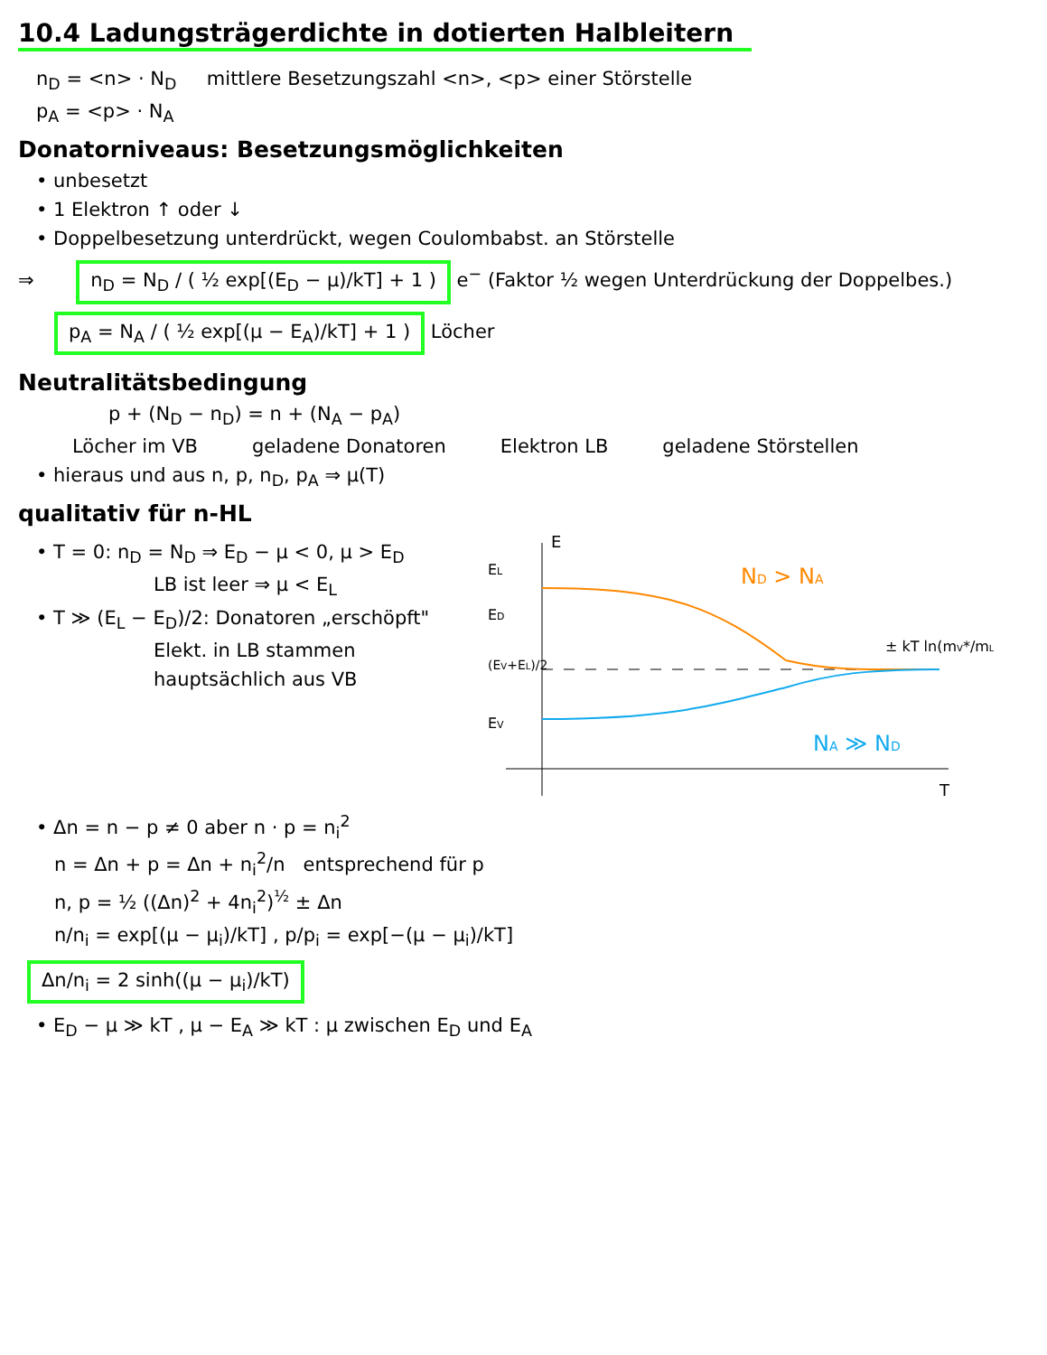10.4 Ladungsträgerdichte in dotierten Halbleitern
n<sub>D</sub> = <n> · N<sub>D</sub> mittlere Besetzungszahl <n>, <p> einer Störstelle
p<sub>A</sub> = <p> · N<sub>A</sub>
Donatorniveaus: Besetzungsmöglichkeiten
• unbesetzt
• 1 Elektron ↑ oder ↓
• Doppelbesetzung unterdrückt, wegen Coulombabst. an Störstelle
⇒ n<sub>D</sub> = N<sub>D</sub> / ( ½ exp[(E<sub>D</sub> − μ)/kT] + 1 ) e<sup>−</sup> (Faktor ½ wegen Unterdrückung der Doppelbes.)
p<sub>A</sub> = N<sub>A</sub> / ( ½ exp[(μ − E<sub>A</sub>)/kT] + 1 ) Löcher
Neutralitätsbedingung
p + (N<sub>D</sub> − n<sub>D</sub>) = n + (N<sub>A</sub> − p<sub>A</sub>)
Löcher im VB geladene Donatoren Elektron LB geladene Störstellen
• hieraus und aus n, p, n<sub>D</sub>, p<sub>A</sub> ⇒ μ(T)
qualitativ für n-HL
• T = 0: n<sub>D</sub> = N<sub>D</sub> ⇒ E<sub>D</sub> − μ < 0, μ > E<sub>D</sub>
LB ist leer ⇒ μ < E<sub>L</sub>
• T ≫ (E<sub>L</sub> − E<sub>D</sub>)/2: Donatoren „erschöpft"
Elekt. in LB stammen
hauptsächlich aus VB
E
T
EL
ED
(EV+EL)/2
EV
ND > NA
NA ≫ ND
± kT ln(mV*/mL*)
• Δn = n − p ≠ 0 aber n · p = n<sub>i</sub><sup>2</sup>
n = Δn + p = Δn + n<sub>i</sub><sup>2</sup>/n entsprechend für p
n, p = ½ ((Δn)<sup>2</sup> + 4n<sub>i</sub><sup>2</sup>)<sup>½</sup> ± Δn
n/n<sub>i</sub> = exp[(μ − μ<sub>i</sub>)/kT] , p/p<sub>i</sub> = exp[−(μ − μ<sub>i</sub>)/kT]
Δn/n<sub>i</sub> = 2 sinh((μ − μ<sub>i</sub>)/kT)
• E<sub>D</sub> − μ ≫ kT , μ − E<sub>A</sub> ≫ kT : μ zwischen E<sub>D</sub> und E<sub>A</sub>